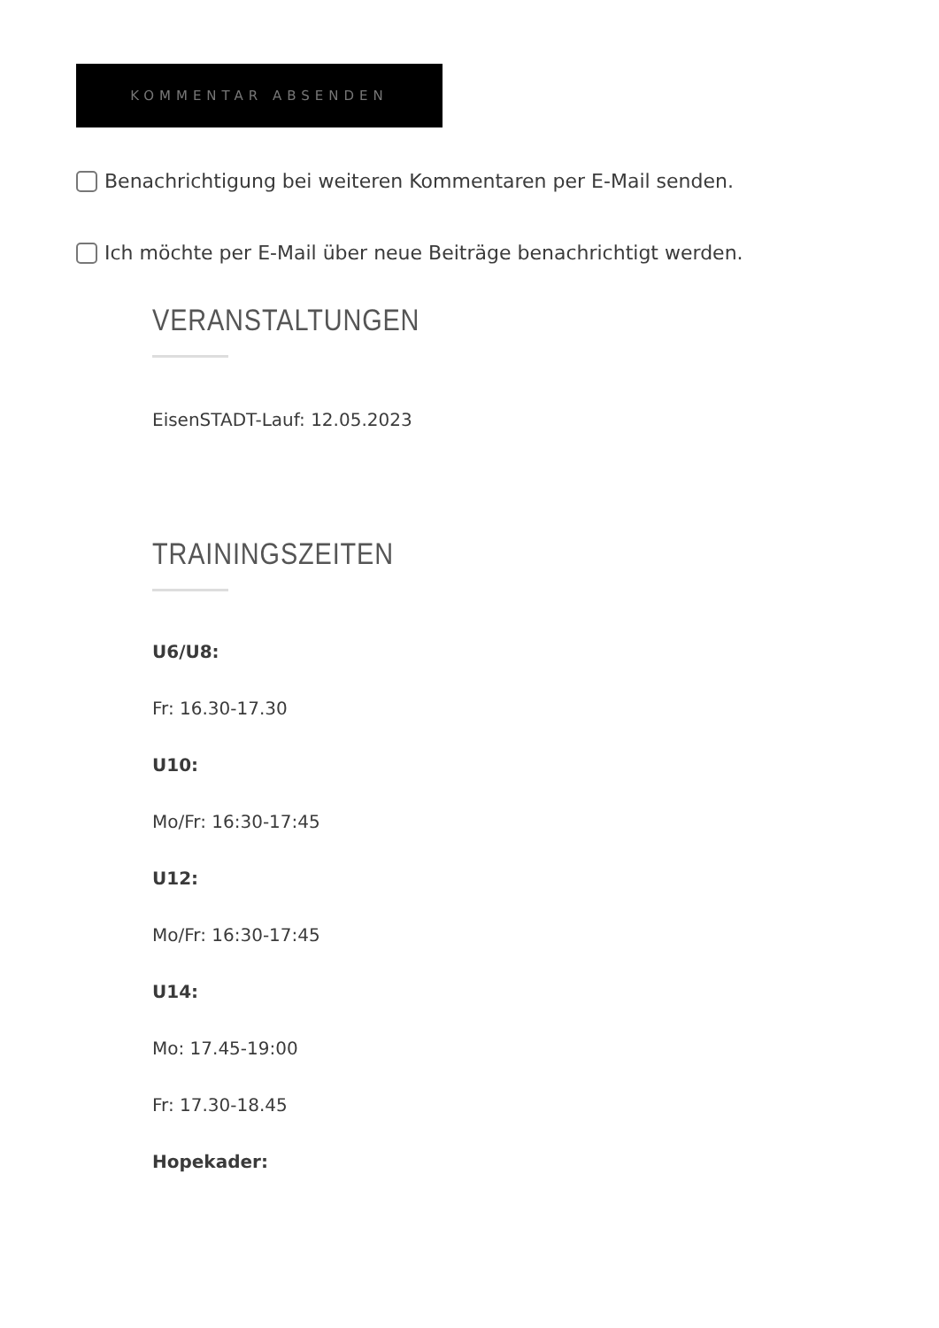KOMMENTAR ABSENDEN
Benachrichtigung bei weiteren Kommentaren per E-Mail senden.
Ich möchte per E-Mail über neue Beiträge benachrichtigt werden.
VERANSTALTUNGEN
EisenSTADT-Lauf: 12.05.2023
TRAININGSZEITEN
U6/U8:
Fr: 16.30-17.30
U10:
Mo/Fr: 16:30-17:45
U12:
Mo/Fr: 16:30-17:45
U14:
Mo: 17.45-19:00
Fr: 17.30-18.45
Hopekader: